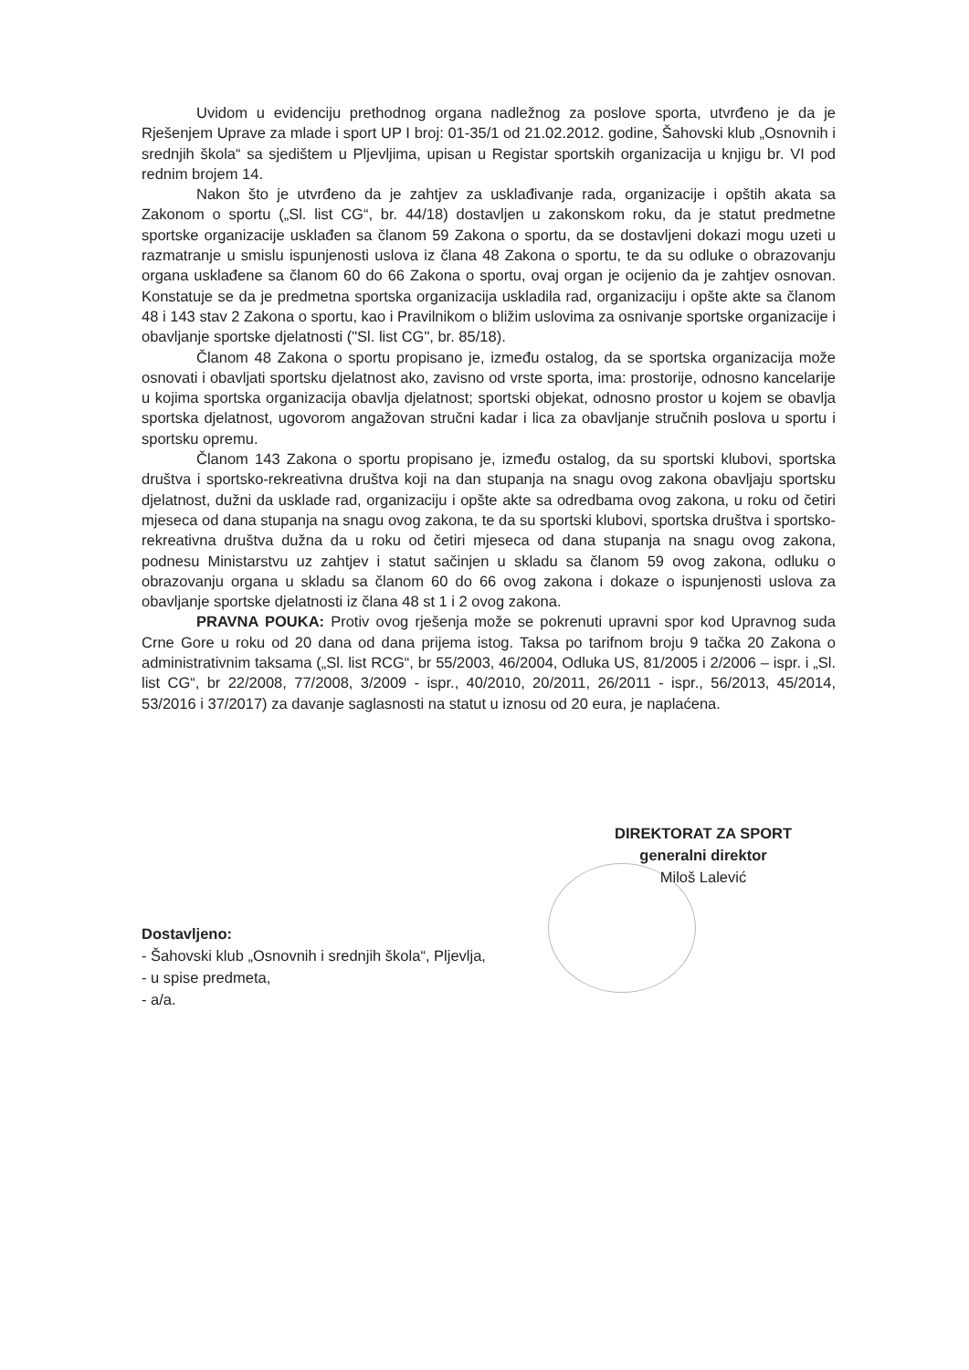Uvidom u evidenciju prethodnog organa nadležnog za poslove sporta, utvrđeno je da je Rješenjem Uprave za mlade i sport UP I broj: 01-35/1 od 21.02.2012. godine, Šahovski klub „Osnovnih i srednjih škola“ sa sjedištem u Pljevljima, upisan u Registar sportskih organizacija u knjigu br. VI pod rednim brojem 14.
Nakon što je utvrđeno da je zahtjev za usklađivanje rada, organizacije i opštih akata sa Zakonom o sportu („Sl. list CG“, br. 44/18) dostavljen u zakonskom roku, da je statut predmetne sportske organizacije usklađen sa članom 59 Zakona o sportu, da se dostavljeni dokazi mogu uzeti u razmatranje u smislu ispunjenosti uslova iz člana 48 Zakona o sportu, te da su odluke o obrazovanju organa usklađene sa članom 60 do 66 Zakona o sportu, ovaj organ je ocijenio da je zahtjev osnovan. Konstatuje se da je predmetna sportska organizacija uskladila rad, organizaciju i opšte akte sa članom 48 i 143 stav 2 Zakona o sportu, kao i Pravilnikom o bližim uslovima za osnivanje sportske organizacije i obavljanje sportske djelatnosti ("Sl. list CG", br. 85/18).
Članom 48 Zakona o sportu propisano je, između ostalog, da se sportska organizacija može osnovati i obavljati sportsku djelatnost ako, zavisno od vrste sporta, ima: prostorije, odnosno kancelarije u kojima sportska organizacija obavlja djelatnost; sportski objekat, odnosno prostor u kojem se obavlja sportska djelatnost, ugovorom angažovan stručni kadar i lica za obavljanje stručnih poslova u sportu i sportsku opremu.
Članom 143 Zakona o sportu propisano je, između ostalog, da su sportski klubovi, sportska društva i sportsko-rekreativna društva koji na dan stupanja na snagu ovog zakona obavljaju sportsku djelatnost, dužni da usklade rad, organizaciju i opšte akte sa odredbama ovog zakona, u roku od četiri mjeseca od dana stupanja na snagu ovog zakona, te da su sportski klubovi, sportska društva i sportsko-rekreativna društva dužna da u roku od četiri mjeseca od dana stupanja na snagu ovog zakona, podnesu Ministarstvu uz zahtjev i statut sačinjen u skladu sa članom 59 ovog zakona, odluku o obrazovanju organa u skladu sa članom 60 do 66 ovog zakona i dokaze o ispunjenosti uslova za obavljanje sportske djelatnosti iz člana 48 st 1 i 2 ovog zakona.
PRAVNA POUKA: Protiv ovog rješenja može se pokrenuti upravni spor kod Upravnog suda Crne Gore u roku od 20 dana od dana prijema istog. Taksa po tarifnom broju 9 tačka 20 Zakona o administrativnim taksama („Sl. list RCG“, br 55/2003, 46/2004, Odluka US, 81/2005 i 2/2006 – ispr. i „Sl. list CG“, br 22/2008, 77/2008, 3/2009 - ispr., 40/2010, 20/2011, 26/2011 - ispr., 56/2013, 45/2014, 53/2016 i 37/2017) za davanje saglasnosti na statut u iznosu od 20 eura, je naplaćena.
DIREKTORAT ZA SPORT
generalni direktor
Miloš Lalević
Dostavljeno:
- Šahovski klub „Osnovnih i srednjih škola“, Pljevlja,
- u spise predmeta,
- a/a.